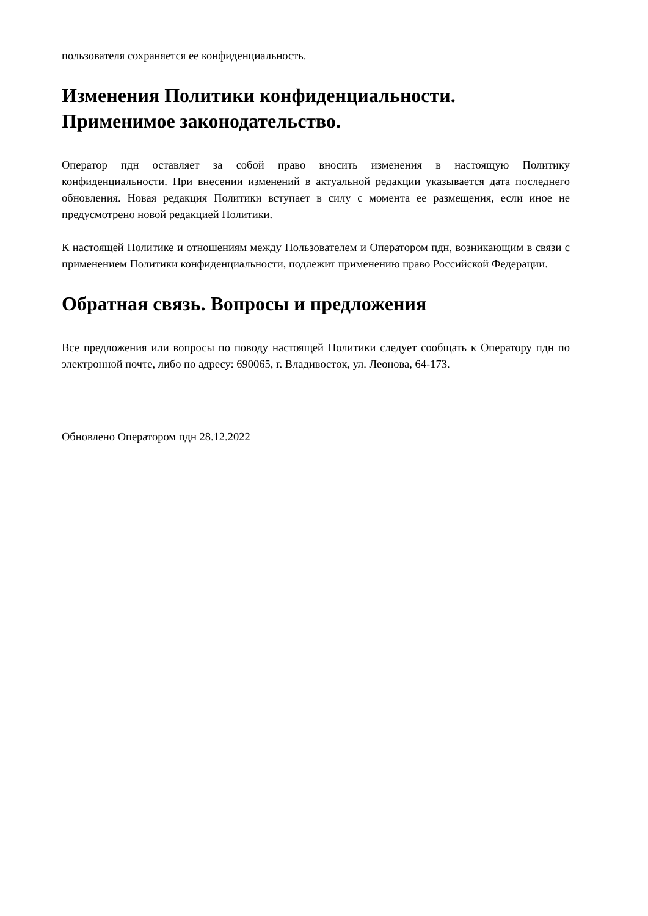пользователя сохраняется ее конфиденциальность.
Изменения Политики конфиденциальности.
Применимое законодательство.
Оператор пдн оставляет за собой право вносить изменения в настоящую Политику конфиденциальности. При внесении изменений в актуальной редакции указывается дата последнего обновления. Новая редакция Политики вступает в силу с момента ее размещения, если иное не предусмотрено новой редакцией Политики.
К настоящей Политике и отношениям между Пользователем и Оператором пдн, возникающим в связи с применением Политики конфиденциальности, подлежит применению право Российской Федерации.
Обратная связь. Вопросы и предложения
Все предложения или вопросы по поводу настоящей Политики следует сообщать к Оператору пдн по электронной почте, либо по адресу: 690065, г. Владивосток, ул. Леонова, 64-173.
Обновлено Оператором пдн 28.12.2022